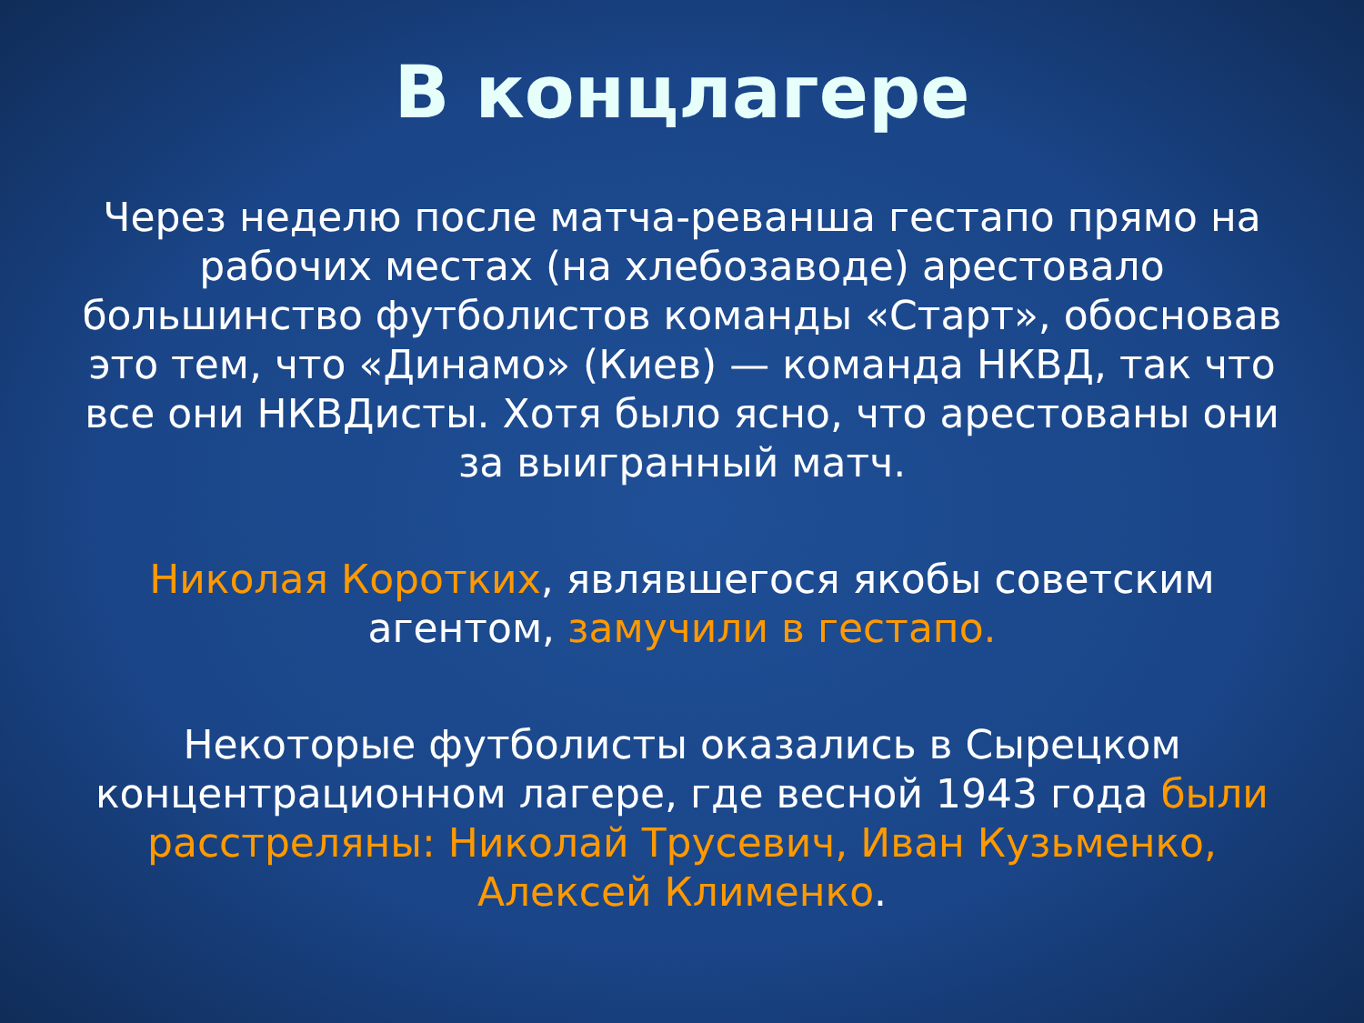В концлагере
Через неделю после матча-реванша гестапо прямо на рабочих местах (на хлебозаводе) арестовало большинство футболистов команды «Старт», обосновав это тем, что «Динамо» (Киев) — команда НКВД, так что все они НКВДисты. Хотя было ясно, что арестованы они за выигранный матч.
Николая Коротких, являвшегося якобы советским агентом, замучили в гестапо.
Некоторые футболисты оказались в Сырецком концентрационном лагере, где весной 1943 года были расстреляны: Николай Трусевич, Иван Кузьменко, Алексей Клименко.